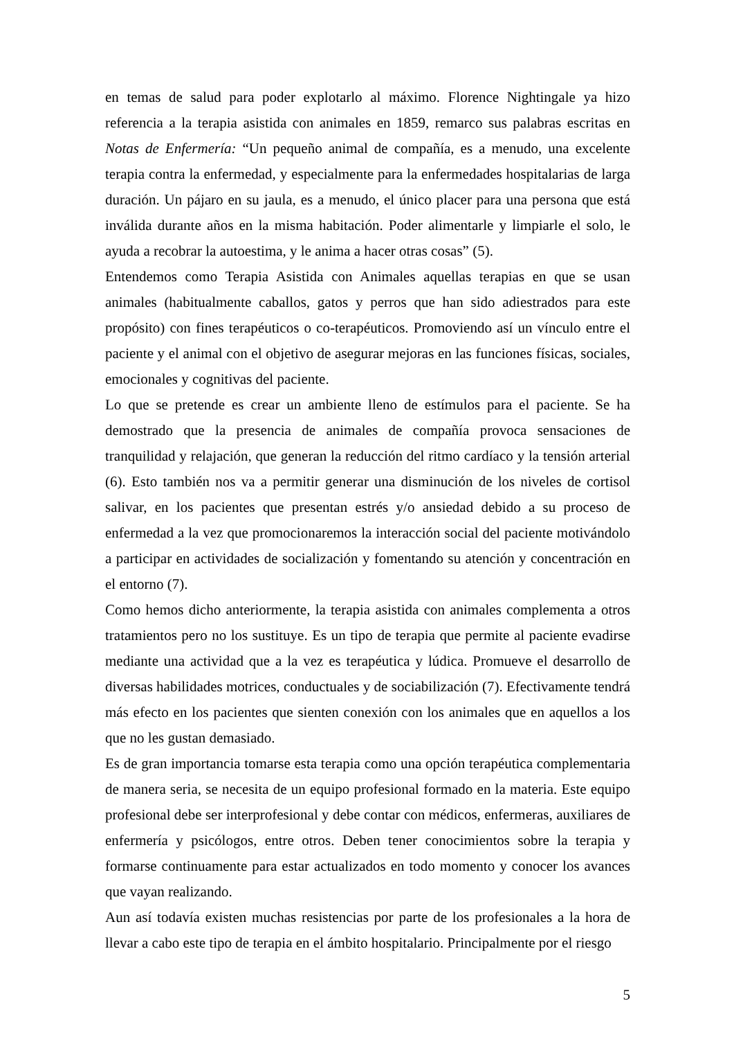en temas de salud para poder explotarlo al máximo. Florence Nightingale ya hizo referencia a la terapia asistida con animales en 1859, remarco sus palabras escritas en Notas de Enfermería: “Un pequeño animal de compañía, es a menudo, una excelente terapia contra la enfermedad, y especialmente para la enfermedades hospitalarias de larga duración. Un pájaro en su jaula, es a menudo, el único placer para una persona que está inválida durante años en la misma habitación. Poder alimentarle y limpiarle el solo, le ayuda a recobrar la autoestima, y le anima a hacer otras cosas” (5).
Entendemos como Terapia Asistida con Animales aquellas terapias en que se usan animales (habitualmente caballos, gatos y perros que han sido adiestrados para este propósito) con fines terapéuticos o co-terapéuticos. Promoviendo así un vínculo entre el paciente y el animal con el objetivo de asegurar mejoras en las funciones físicas, sociales, emocionales y cognitivas del paciente.
Lo que se pretende es crear un ambiente lleno de estímulos para el paciente. Se ha demostrado que la presencia de animales de compañía provoca sensaciones de tranquilidad y relajación, que generan la reducción del ritmo cardíaco y la tensión arterial (6). Esto también nos va a permitir generar una disminución de los niveles de cortisol salivar, en los pacientes que presentan estrés y/o ansiedad debido a su proceso de enfermedad a la vez que promocionaremos la interacción social del paciente motivándolo a participar en actividades de socialización y fomentando su atención y concentración en el entorno (7).
Como hemos dicho anteriormente, la terapia asistida con animales complementa a otros tratamientos pero no los sustituye. Es un tipo de terapia que permite al paciente evadirse mediante una actividad que a la vez es terapéutica y lúdica. Promueve el desarrollo de diversas habilidades motrices, conductuales y de sociabilización (7). Efectivamente tendrá más efecto en los pacientes que sienten conexión con los animales que en aquellos a los que no les gustan demasiado.
Es de gran importancia tomarse esta terapia como una opción terapéutica complementaria de manera seria, se necesita de un equipo profesional formado en la materia. Este equipo profesional debe ser interprofesional y debe contar con médicos, enfermeras, auxiliares de enfermería y psicólogos, entre otros. Deben tener conocimientos sobre la terapia y formarse continuamente para estar actualizados en todo momento y conocer los avances que vayan realizando.
Aun así todavía existen muchas resistencias por parte de los profesionales a la hora de llevar a cabo este tipo de terapia en el ámbito hospitalario. Principalmente por el riesgo
5